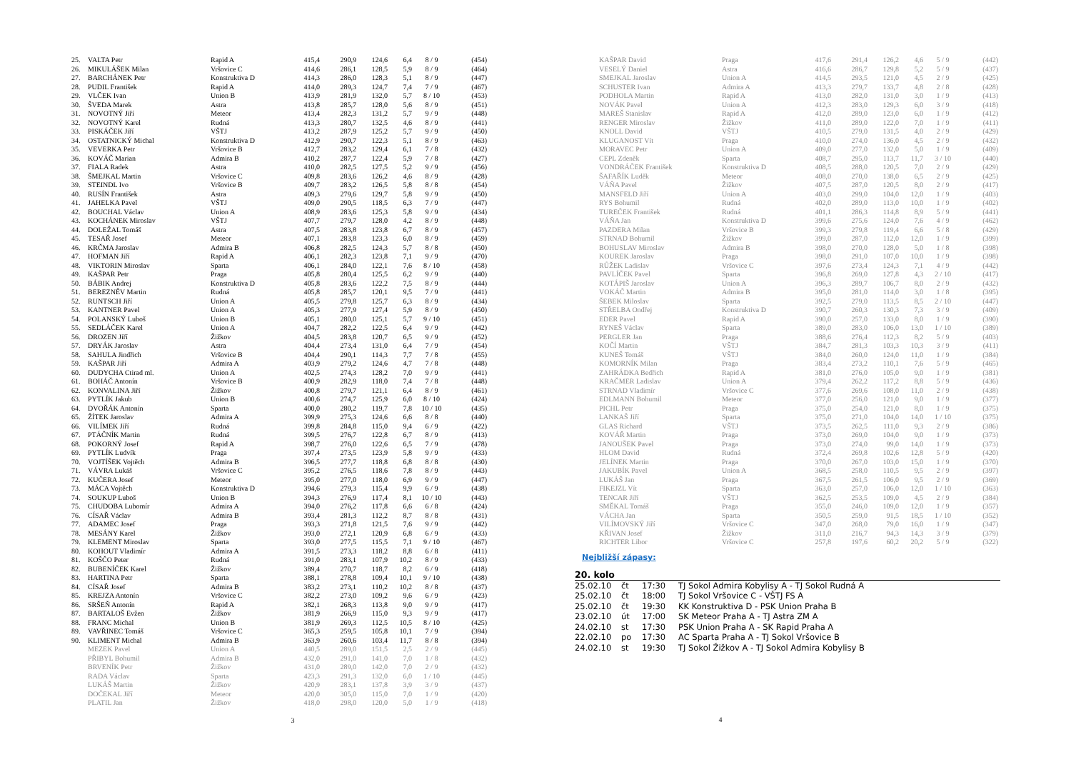| 25. | VALTA Petr | Rapid A | 415,4 | 290,9 | 124,6 | 6,4 | 8 / 9 | (454) |
| 26. | MIKULÁŠEK Milan | Vršovice C | 414,6 | 286,1 | 128,5 | 5,9 | 8 / 9 | (464) |
| 27. | BARCHÁNEK Petr | Konstruktiva D | 414,3 | 286,0 | 128,3 | 5,1 | 8 / 9 | (447) |
| 28. | PUDIL František | Rapid A | 414,0 | 289,3 | 124,7 | 7,4 | 7 / 9 | (467) |
| 29. | VLČEK Ivan | Union B | 413,9 | 281,9 | 132,0 | 5,7 | 8 / 10 | (453) |
| 30. | ŠVEDA Marek | Astra | 413,8 | 285,7 | 128,0 | 5,6 | 8 / 9 | (451) |
| 31. | NOVOTNÝ Jiří | Meteor | 413,4 | 282,3 | 131,2 | 5,7 | 9 / 9 | (448) |
| 32. | NOVOTNÝ Karel | Rudná | 413,3 | 280,7 | 132,5 | 4,6 | 8 / 9 | (441) |
| 33. | PISKÁČEK Jiří | VŠTJ | 413,2 | 287,9 | 125,2 | 5,7 | 9 / 9 | (450) |
| 34. | OSTATNICKÝ Michal | Konstruktiva D | 412,9 | 290,7 | 122,3 | 5,1 | 8 / 9 | (463) |
| 35. | VEVERKA Petr | Vršovice B | 412,7 | 283,2 | 129,4 | 6,1 | 7 / 8 | (432) |
| 36. | KOVÁČ Marian | Admira B | 410,2 | 287,7 | 122,4 | 5,9 | 7 / 8 | (427) |
| 37. | FIALA Radek | Astra | 410,0 | 282,5 | 127,5 | 5,2 | 9 / 9 | (456) |
| 38. | ŠMEJKAL Martin | Vršovice C | 409,8 | 283,6 | 126,2 | 4,6 | 8 / 9 | (428) |
| 39. | STEINDL Ivo | Vršovice B | 409,7 | 283,2 | 126,5 | 5,8 | 8 / 8 | (454) |
| 40. | RUSÍN František | Astra | 409,3 | 279,6 | 129,7 | 5,8 | 9 / 9 | (450) |
| 41. | JAHELKA Pavel | VŠTJ | 409,0 | 290,5 | 118,5 | 6,3 | 7 / 9 | (447) |
| 42. | BOUCHAL Václav | Union A | 408,9 | 283,6 | 125,3 | 5,8 | 9 / 9 | (434) |
| 43. | KOCHÁNEK Miroslav | VŠTJ | 407,7 | 279,7 | 128,0 | 4,2 | 8 / 9 | (448) |
| 44. | DOLEŽAL Tomáš | Astra | 407,5 | 283,8 | 123,8 | 6,7 | 8 / 9 | (457) |
| 45. | TESAŘ Josef | Meteor | 407,1 | 283,8 | 123,3 | 6,0 | 8 / 9 | (459) |
| 46. | KRČMA Jaroslav | Admira B | 406,8 | 282,5 | 124,3 | 5,7 | 8 / 8 | (450) |
| 47. | HOFMAN Jiří | Rapid A | 406,1 | 282,3 | 123,8 | 7,1 | 9 / 9 | (470) |
| 48. | VIKTORIN Miroslav | Sparta | 406,1 | 284,0 | 122,1 | 7,6 | 8 / 10 | (458) |
| 49. | KAŠPAR Petr | Praga | 405,8 | 280,4 | 125,5 | 6,2 | 9 / 9 | (440) |
| 50. | BÁBIK Andrej | Konstruktiva D | 405,8 | 283,6 | 122,2 | 7,5 | 8 / 9 | (444) |
| 51. | BEREZNĚV Martin | Rudná | 405,8 | 285,7 | 120,1 | 9,5 | 7 / 9 | (441) |
| 52. | RUNTSCH Jiří | Union A | 405,5 | 279,8 | 125,7 | 6,3 | 8 / 9 | (434) |
| 53. | KANTNER Pavel | Union A | 405,3 | 277,9 | 127,4 | 5,9 | 8 / 9 | (450) |
| 54. | POLANSKÝ Luboš | Union B | 405,1 | 280,0 | 125,1 | 5,7 | 9 / 10 | (451) |
| 55. | SEDLÁČEK Karel | Union A | 404,7 | 282,2 | 122,5 | 6,4 | 9 / 9 | (442) |
| 56. | DROZEN Jiří | Žižkov | 404,5 | 283,8 | 120,7 | 6,5 | 9 / 9 | (452) |
| 57. | DRYÁK Jaroslav | Astra | 404,4 | 273,4 | 131,0 | 6,4 | 7 / 9 | (454) |
| 58. | SAHULA Jindřich | Vršovice B | 404,4 | 290,1 | 114,3 | 7,7 | 7 / 8 | (455) |
| 59. | KAŠPAR Jiří | Admira A | 403,9 | 279,2 | 124,6 | 4,7 | 7 / 8 | (448) |
| 60. | DUDYCHA Ctirad ml. | Union A | 402,5 | 274,3 | 128,2 | 7,0 | 9 / 9 | (441) |
| 61. | BOHÁČ Antonín | Vršovice B | 400,9 | 282,9 | 118,0 | 7,4 | 7 / 8 | (448) |
| 62. | KONVALINA Jiří | Žižkov | 400,8 | 279,7 | 121,1 | 6,4 | 8 / 9 | (461) |
| 63. | PYTLÍK Jakub | Union B | 400,6 | 274,7 | 125,9 | 6,0 | 8 / 10 | (424) |
| 64. | DVOŘÁK Antonín | Sparta | 400,0 | 280,2 | 119,7 | 7,8 | 10 / 10 | (435) |
| 65. | ŽÍTEK Jaroslav | Admira A | 399,9 | 275,3 | 124,6 | 6,6 | 8 / 8 | (440) |
| 66. | VILÍMEK Jiří | Rudná | 399,8 | 284,8 | 115,0 | 9,4 | 6 / 9 | (422) |
| 67. | PTÁČNÍK Martin | Rudná | 399,5 | 276,7 | 122,8 | 6,7 | 8 / 9 | (413) |
| 68. | POKORNÝ Josef | Rapid A | 398,7 | 276,0 | 122,6 | 6,5 | 7 / 9 | (478) |
| 69. | PYTLÍK Ludvík | Praga | 397,4 | 273,5 | 123,9 | 5,8 | 9 / 9 | (433) |
| 70. | VOJTÍŠEK Vojtěch | Admira B | 396,5 | 277,7 | 118,8 | 6,8 | 8 / 8 | (430) |
| 71. | VÁVRA Lukáš | Vršovice C | 395,2 | 276,5 | 118,6 | 7,8 | 8 / 9 | (443) |
| 72. | KUČERA Josef | Meteor | 395,0 | 277,0 | 118,0 | 6,9 | 9 / 9 | (447) |
| 73. | MÁCA Vojtěch | Konstruktiva D | 394,6 | 279,3 | 115,4 | 9,9 | 6 / 9 | (438) |
| 74. | SOUKUP Luboš | Union B | 394,3 | 276,9 | 117,4 | 8,1 | 10 / 10 | (443) |
| 75. | CHUDOBA Lubomír | Admira A | 394,0 | 276,2 | 117,8 | 6,6 | 6 / 8 | (424) |
| 76. | CÍSAŘ Václav | Admira B | 393,4 | 281,3 | 112,2 | 8,7 | 8 / 8 | (431) |
| 77. | ADAMEC Josef | Praga | 393,3 | 271,8 | 121,5 | 7,6 | 9 / 9 | (442) |
| 78. | MESÁNY Karel | Žižkov | 393,0 | 272,1 | 120,9 | 6,8 | 6 / 9 | (433) |
| 79. | KLEMENT Miroslav | Sparta | 393,0 | 277,5 | 115,5 | 7,1 | 9 / 10 | (467) |
| 80. | KOHOUT Vladimír | Admira A | 391,5 | 273,3 | 118,2 | 8,8 | 6 / 8 | (411) |
| 81. | KOŠČO Peter | Rudná | 391,0 | 283,1 | 107,9 | 10,2 | 8 / 9 | (433) |
| 82. | BUBENÍČEK Karel | Žižkov | 389,4 | 270,7 | 118,7 | 8,2 | 6 / 9 | (418) |
| 83. | HARTINA Petr | Sparta | 388,1 | 278,8 | 109,4 | 10,1 | 9 / 10 | (438) |
| 84. | CÍSAŘ Josef | Admira B | 383,2 | 273,1 | 110,2 | 10,2 | 8 / 8 | (437) |
| 85. | KREJZA Antonín | Vršovice C | 382,2 | 273,0 | 109,2 | 9,6 | 6 / 9 | (423) |
| 86. | SRŠEŇ Antonín | Rapid A | 382,1 | 268,3 | 113,8 | 9,0 | 9 / 9 | (417) |
| 87. | BARTALOŠ Evžen | Žižkov | 381,9 | 266,9 | 115,0 | 9,3 | 9 / 9 | (417) |
| 88. | FRANC Michal | Union B | 381,9 | 269,3 | 112,5 | 10,5 | 8 / 10 | (425) |
| 89. | VAVŘINEC Tomáš | Vršovice C | 365,3 | 259,5 | 105,8 | 10,1 | 7 / 9 | (394) |
| 90. | KLIMENT Michal | Admira B | 363,9 | 260,6 | 103,4 | 11,7 | 8 / 8 | (394) |
| | MEZEK Pavel | Union A | 440,5 | 289,0 | 151,5 | 2,5 | 2 / 9 | (445) |
| | PŘIBYL Bohumil | Admira B | 432,0 | 291,0 | 141,0 | 7,0 | 1 / 8 | (432) |
| | BRVENÍK Petr | Žižkov | 431,0 | 289,0 | 142,0 | 7,0 | 2 / 9 | (432) |
| | RADA Václav | Sparta | 423,3 | 291,3 | 132,0 | 6,0 | 1 / 10 | (445) |
| | LUKÁŠ Martin | Žižkov | 420,9 | 283,1 | 137,8 | 3,9 | 3 / 9 | (437) |
| | DOČEKAL Jiří | Meteor | 420,0 | 305,0 | 115,0 | 7,0 | 1 / 9 | (420) |
| | PLATIL Jan | Žižkov | 418,0 | 298,0 | 120,0 | 5,0 | 1 / 9 | (418) |
3
| KAŠPAR David | Praga | 417,6 | 291,4 | 126,2 | 4,6 | 5 / 9 | (442) |
| VESELÝ Daniel | Astra | 416,6 | 286,7 | 129,8 | 5,2 | 5 / 9 | (437) |
| SMEJKAL Jaroslav | Union A | 414,5 | 293,5 | 121,0 | 4,5 | 2 / 9 | (425) |
| SCHUSTER Ivan | Admira A | 413,3 | 279,7 | 133,7 | 4,8 | 2 / 8 | (428) |
| PODHOLA Martin | Rapid A | 413,0 | 282,0 | 131,0 | 3,0 | 1 / 9 | (413) |
| NOVÁK Pavel | Union A | 412,3 | 283,0 | 129,3 | 6,0 | 3 / 9 | (418) |
| MAREŠ Stanislav | Rapid A | 412,0 | 289,0 | 123,0 | 6,0 | 1 / 9 | (412) |
| RENGER Miroslav | Žižkov | 411,0 | 289,0 | 122,0 | 7,0 | 1 / 9 | (411) |
| KNOLL David | VŠTJ | 410,5 | 279,0 | 131,5 | 4,0 | 2 / 9 | (429) |
| KLUGANOST Vít | Praga | 410,0 | 274,0 | 136,0 | 4,5 | 2 / 9 | (432) |
| MORAVEC Petr | Union A | 409,0 | 277,0 | 132,0 | 5,0 | 1 / 9 | (409) |
| CEPL Zdeněk | Sparta | 408,7 | 295,0 | 113,7 | 11,7 | 3 / 10 | (440) |
| VONDRÁČEK František | Konstruktiva D | 408,5 | 288,0 | 120,5 | 7,0 | 2 / 9 | (429) |
| ŠAFAŘÍK Luděk | Meteor | 408,0 | 270,0 | 138,0 | 6,5 | 2 / 9 | (425) |
| VÁŇA Pavel | Žižkov | 407,5 | 287,0 | 120,5 | 8,0 | 2 / 9 | (417) |
| MANSFELD Jiří | Union A | 403,0 | 299,0 | 104,0 | 12,0 | 1 / 9 | (403) |
| RYS Bohumil | Rudná | 402,0 | 289,0 | 113,0 | 10,0 | 1 / 9 | (402) |
| TUREČEK František | Rudná | 401,1 | 286,3 | 114,8 | 8,9 | 5 / 9 | (441) |
| VÁŇA Jan | Konstruktiva D | 399,6 | 275,6 | 124,0 | 7,6 | 4 / 9 | (462) |
| PAZDERA Milan | Vršovice B | 399,3 | 279,8 | 119,4 | 6,6 | 5 / 8 | (429) |
| STRNAD Bohumil | Žižkov | 399,0 | 287,0 | 112,0 | 12,0 | 1 / 9 | (399) |
| BOHUSLAV Miroslav | Admira B | 398,0 | 270,0 | 128,0 | 5,0 | 1 / 8 | (398) |
| KOUREK Jaroslav | Praga | 398,0 | 291,0 | 107,0 | 10,0 | 1 / 9 | (398) |
| RŮŽEK Ladislav | Vršovice C | 397,6 | 273,4 | 124,3 | 7,1 | 4 / 9 | (442) |
| PAVLÍČEK Pavel | Sparta | 396,8 | 269,0 | 127,8 | 4,3 | 2 / 10 | (417) |
| KOTÁPIŠ Jaroslav | Union A | 396,3 | 289,7 | 106,7 | 8,0 | 2 / 9 | (432) |
| VOKÁČ Martin | Admira B | 395,0 | 281,0 | 114,0 | 3,0 | 1 / 8 | (395) |
| ŠEBEK Miloslav | Sparta | 392,5 | 279,0 | 113,5 | 8,5 | 2 / 10 | (447) |
| STŘELBA Ondřej | Konstruktiva D | 390,7 | 260,3 | 130,3 | 7,3 | 3 / 9 | (409) |
| EDER Pavel | Rapid A | 390,0 | 257,0 | 133,0 | 8,0 | 1 / 9 | (390) |
| RYNEŠ Václav | Sparta | 389,0 | 283,0 | 106,0 | 13,0 | 1 / 10 | (389) |
| PERGLER Jan | Praga | 388,6 | 276,4 | 112,3 | 8,2 | 5 / 9 | (403) |
| KOČÍ Martin | VŠTJ | 384,7 | 281,3 | 103,3 | 10,3 | 3 / 9 | (411) |
| KUNEŠ Tomáš | VŠTJ | 384,0 | 260,0 | 124,0 | 11,0 | 1 / 9 | (384) |
| KOMORNÍK Milan | Praga | 383,4 | 273,2 | 110,1 | 7,6 | 5 / 9 | (465) |
| ZAHRÁDKA Bedřich | Rapid A | 381,0 | 276,0 | 105,0 | 9,0 | 1 / 9 | (381) |
| KRAČMER Ladislav | Union A | 379,4 | 262,2 | 117,2 | 8,8 | 5 / 9 | (436) |
| STRNAD Vladimír | Vršovice C | 377,6 | 269,6 | 108,0 | 11,0 | 2 / 9 | (438) |
| EDLMANN Bohumil | Meteor | 377,0 | 256,0 | 121,0 | 9,0 | 1 / 9 | (377) |
| PICHL Petr | Praga | 375,0 | 254,0 | 121,0 | 8,0 | 1 / 9 | (375) |
| LANKAŠ Jiří | Sparta | 375,0 | 271,0 | 104,0 | 14,0 | 1 / 10 | (375) |
| GLAS Richard | VŠTJ | 373,5 | 262,5 | 111,0 | 9,3 | 2 / 9 | (386) |
| KOVÁŘ Martin | Praga | 373,0 | 269,0 | 104,0 | 9,0 | 1 / 9 | (373) |
| JANOUŠEK Pavel | Praga | 373,0 | 274,0 | 99,0 | 14,0 | 1 / 9 | (373) |
| HLOM David | Rudná | 372,4 | 269,8 | 102,6 | 12,8 | 5 / 9 | (420) |
| JELÍNEK Martin | Praga | 370,0 | 267,0 | 103,0 | 15,0 | 1 / 9 | (370) |
| JAKUBÍK Pavel | Union A | 368,5 | 258,0 | 110,5 | 9,5 | 2 / 9 | (397) |
| LUKÁŠ Jan | Praga | 367,5 | 261,5 | 106,0 | 9,5 | 2 / 9 | (369) |
| FIKEJZL Vít | Sparta | 363,0 | 257,0 | 106,0 | 12,0 | 1 / 10 | (363) |
| TENCAR Jiří | VŠTJ | 362,5 | 253,5 | 109,0 | 4,5 | 2 / 9 | (384) |
| SMĚKAL Tomáš | Praga | 355,0 | 246,0 | 109,0 | 12,0 | 1 / 9 | (357) |
| VÁCHA Jan | Sparta | 350,5 | 259,0 | 91,5 | 18,5 | 1 / 10 | (352) |
| VILÍMOVSKÝ Jiří | Vršovice C | 347,0 | 268,0 | 79,0 | 16,0 | 1 / 9 | (347) |
| KŘIVAN Josef | Žižkov | 311,0 | 216,7 | 94,3 | 14,3 | 3 / 9 | (379) |
| RICHTER Libor | Vršovice C | 257,8 | 197,6 | 60,2 | 20,2 | 5 / 9 | (322) |
Nejbližší zápasy:
20. kolo
| 25.02.10 | čt | 17:30 | TJ Sokol Admira Kobylisy A - TJ Sokol Rudná A |
| 25.02.10 | čt | 18:00 | TJ Sokol Vršovice C - VŠTJ FS A |
| 25.02.10 | čt | 19:30 | KK Konstruktiva D - PSK Union Praha B |
| 23.02.10 | út | 17:00 | SK Meteor Praha A - TJ Astra ZM A |
| 24.02.10 | st | 17:30 | PSK Union Praha A - SK Rapid Praha A |
| 22.02.10 | po | 17:30 | AC Sparta Praha A - TJ Sokol Vršovice B |
| 24.02.10 | st | 19:30 | TJ Sokol Žižkov A - TJ Sokol Admira Kobylisy B |
4